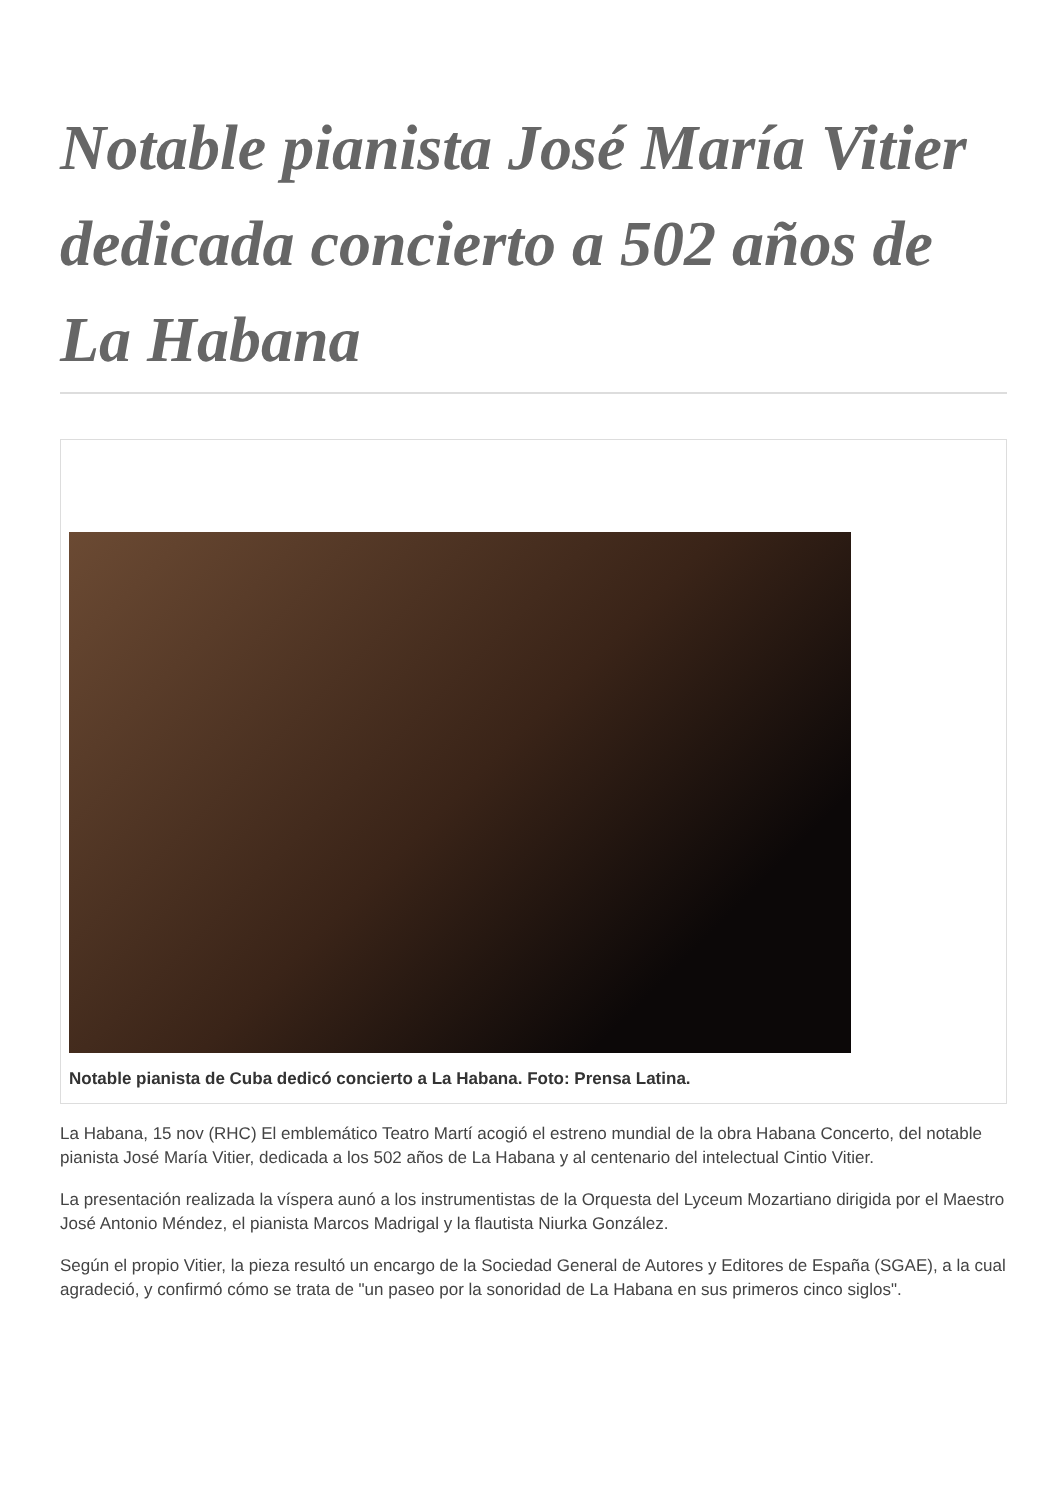Notable pianista José María Vitier dedicada concierto a 502 años de La Habana
Notable pianista de Cuba dedicó concierto a La Habana. Foto: Prensa Latina.
La Habana, 15 nov (RHC) El emblemático Teatro Martí acogió el estreno mundial de la obra Habana Concerto, del notable pianista José María Vitier, dedicada a los 502 años de La Habana y al centenario del intelectual Cintio Vitier.
La presentación realizada la víspera aunó a los instrumentistas de la Orquesta del Lyceum Mozartiano dirigida por el Maestro José Antonio Méndez, el pianista Marcos Madrigal y la flautista Niurka González.
Según el propio Vitier, la pieza resultó un encargo de la Sociedad General de Autores y Editores de España (SGAE), a la cual agradeció, y confirmó cómo se trata de "un paseo por la sonoridad de La Habana en sus primeros cinco siglos".